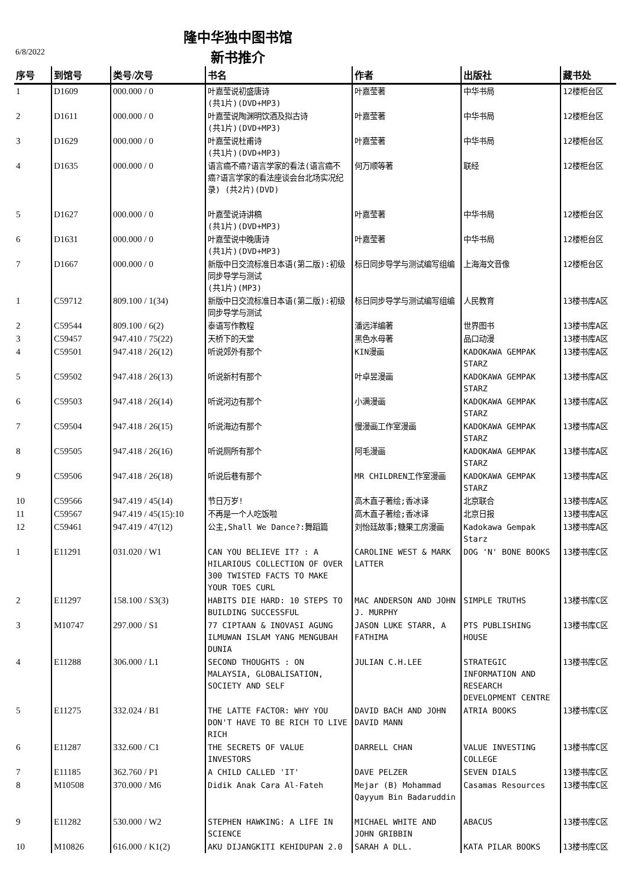隆中华独中图书馆
6/8/2022 新书推介
| 序号 | 到馆号 | 类号/次号 | 书名 | 作者 | 出版社 | 藏书处 |
| --- | --- | --- | --- | --- | --- | --- |
| 1 | D1609 | 000.000 / 0 | 叶嘉莹说初盛唐诗 (共1片)(DVD+MP3) | 叶嘉莹著 | 中华书局 | 12楼柜台区 |
| 2 | D1611 | 000.000 / 0 | 叶嘉莹说陶渊明饮酒及拟古诗 (共1片)(DVD+MP3) | 叶嘉莹著 | 中华书局 | 12楼柜台区 |
| 3 | D1629 | 000.000 / 0 | 叶嘉莹说杜甫诗 (共1片)(DVD+MP3) | 叶嘉莹著 | 中华书局 | 12楼柜台区 |
| 4 | D1635 | 000.000 / 0 | 语言癌不癌?语言学家的看法(语言癌不癌?语言学家的看法座谈会台北场实况纪录) (共2片)(DVD) | 何万顺等著 | 联经 | 12楼柜台区 |
| 5 | D1627 | 000.000 / 0 | 叶嘉莹说诗讲稿 (共1片)(DVD+MP3) | 叶嘉莹著 | 中华书局 | 12楼柜台区 |
| 6 | D1631 | 000.000 / 0 | 叶嘉莹说中晚唐诗 (共1片)(DVD+MP3) | 叶嘉莹著 | 中华书局 | 12楼柜台区 |
| 7 | D1667 | 000.000 / 0 | 新版中日交流标准日本语(第二版):初级同步导学与测试 (共1片)(MP3) | 标日同步导学与测试编写组编 | 上海海文音像 | 12楼柜台区 |
| 1 | C59712 | 809.100 / 1(34) | 新版中日交流标准日本语(第二版):初级同步导学与测试 | 标日同步导学与测试编写组编 | 人民教育 | 13楼书库A区 |
| 2 | C59544 | 809.100 / 6(2) | 泰语写作教程 | 潘远洋编著 | 世界图书 | 13楼书库A区 |
| 3 | C59457 | 947.410 / 75(22) | 天桥下的天堂 | 黑色水母著 | 品口动漫 | 13楼书库A区 |
| 4 | C59501 | 947.418 / 26(12) | 听说郊外有那个 | KIN漫画 | KADOKAWA GEMPAK STARZ | 13楼书库A区 |
| 5 | C59502 | 947.418 / 26(13) | 听说新村有那个 | 叶卓昱漫画 | KADOKAWA GEMPAK STARZ | 13楼书库A区 |
| 6 | C59503 | 947.418 / 26(14) | 听说河边有那个 | 小满漫画 | KADOKAWA GEMPAK STARZ | 13楼书库A区 |
| 7 | C59504 | 947.418 / 26(15) | 听说海边有那个 | 慢漫画工作室漫画 | KADOKAWA GEMPAK STARZ | 13楼书库A区 |
| 8 | C59505 | 947.418 / 26(16) | 听说厕所有那个 | 阿毛漫画 | KADOKAWA GEMPAK STARZ | 13楼书库A区 |
| 9 | C59506 | 947.418 / 26(18) | 听说后巷有那个 | MR CHILDREN工作室漫画 | KADOKAWA GEMPAK STARZ | 13楼书库A区 |
| 10 | C59566 | 947.419 / 45(14) | 节日万岁! | 高木直子著绘;香冰译 | 北京联合 | 13楼书库A区 |
| 11 | C59567 | 947.419 / 45(15):10 | 不再是一个人吃饭啦 | 高木直子著绘;香冰译 | 北京日报 | 13楼书库A区 |
| 12 | C59461 | 947.419 / 47(12) | 公主,Shall We Dance?:舞蹈篇 | 刘怡廷故事;糖果工房漫画 | Kadokawa Gempak Starz | 13楼书库A区 |
| 1 | E11291 | 031.020 / W1 | CAN YOU BELIEVE IT? : A HILARIOUS COLLECTION OF OVER 300 TWISTED FACTS TO MAKE YOUR TOES CURL | CAROLINE WEST & MARK LATTER | DOG 'N' BONE BOOKS | 13楼书库C区 |
| 2 | E11297 | 158.100 / S3(3) | HABITS DIE HARD: 10 STEPS TO BUILDING SUCCESSFUL | MAC ANDERSON AND JOHN J. MURPHY | SIMPLE TRUTHS | 13楼书库C区 |
| 3 | M10747 | 297.000 / S1 | 77 CIPTAAN & INOVASI AGUNG ILMUWAN ISLAM YANG MENGUBAH DUNIA | JASON LUKE STARR, A FATHIMA | PTS PUBLISHING HOUSE | 13楼书库C区 |
| 4 | E11288 | 306.000 / L1 | SECOND THOUGHTS : ON MALAYSIA, GLOBALISATION, SOCIETY AND SELF | JULIAN C.H.LEE | STRATEGIC INFORMATION AND RESEARCH DEVELOPMENT CENTRE | 13楼书库C区 |
| 5 | E11275 | 332.024 / B1 | THE LATTE FACTOR: WHY YOU DON'T HAVE TO BE RICH TO LIVE RICH | DAVID BACH AND JOHN DAVID MANN | ATRIA BOOKS | 13楼书库C区 |
| 6 | E11287 | 332.600 / C1 | THE SECRETS OF VALUE INVESTORS | DARRELL CHAN | VALUE INVESTING COLLEGE | 13楼书库C区 |
| 7 | E11185 | 362.760 / P1 | A CHILD CALLED 'IT' | DAVE PELZER | SEVEN DIALS | 13楼书库C区 |
| 8 | M10508 | 370.000 / M6 | Didik Anak Cara Al-Fateh | Mejar (B) Mohammad Qayyum Bin Badaruddin | Casamas Resources | 13楼书库C区 |
| 9 | E11282 | 530.000 / W2 | STEPHEN HAWKING: A LIFE IN SCIENCE | MICHAEL WHITE AND JOHN GRIBBIN | ABACUS | 13楼书库C区 |
| 10 | M10826 | 616.000 / K1(2) | AKU DIJANGKITI KEHIDUPAN 2.0 | SARAH A DLL. | KATA PILAR BOOKS | 13楼书库C区 |